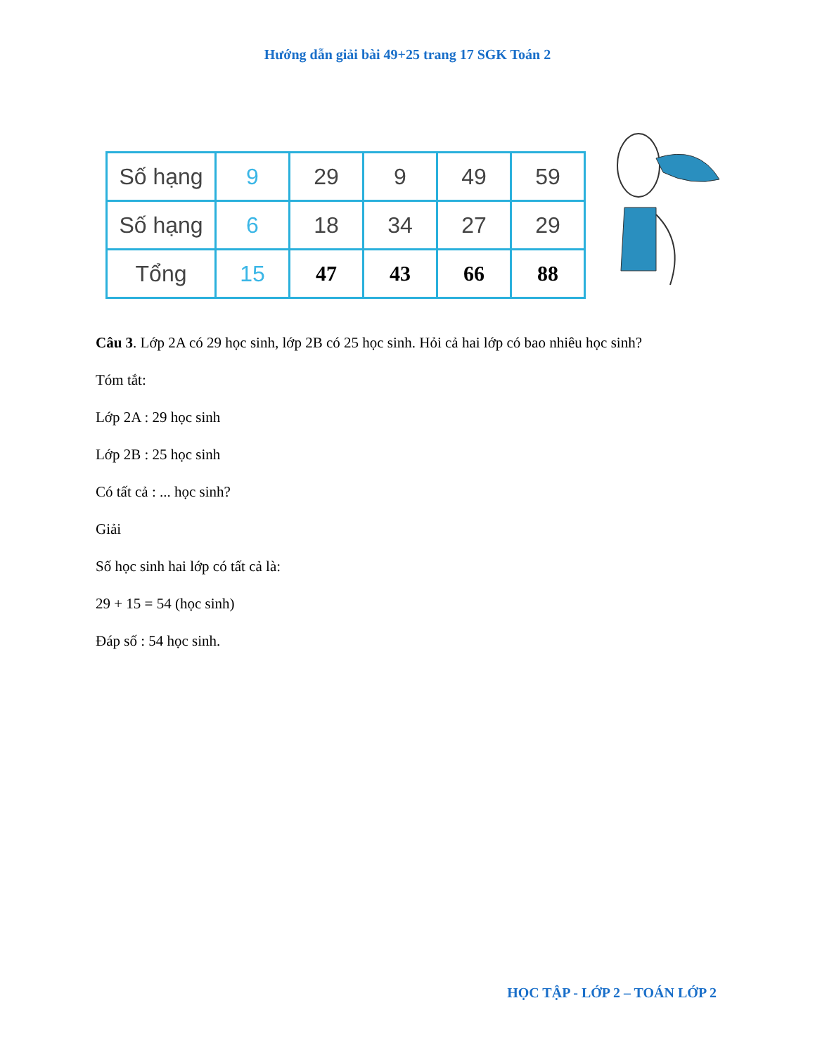Hướng dẫn giải bài 49+25 trang 17 SGK Toán 2
| Số hạng | 9 | 29 | 9 | 49 | 59 |
| Số hạng | 6 | 18 | 34 | 27 | 29 |
| Tổng | 15 | 47 | 43 | 66 | 88 |
Câu 3. Lớp 2A có 29 học sinh, lớp 2B có 25 học sinh. Hỏi cả hai lớp có bao nhiêu học sinh?
Tóm tắt:
Lớp 2A : 29 học sinh
Lớp 2B : 25 học sinh
Có tất cả : ... học sinh?
Giải
Số học sinh hai lớp có tất cả là:
29 + 15 = 54 (học sinh)
Đáp số : 54 học sinh.
HỌC TẬP - LỚP 2 – TOÁN LỚP 2